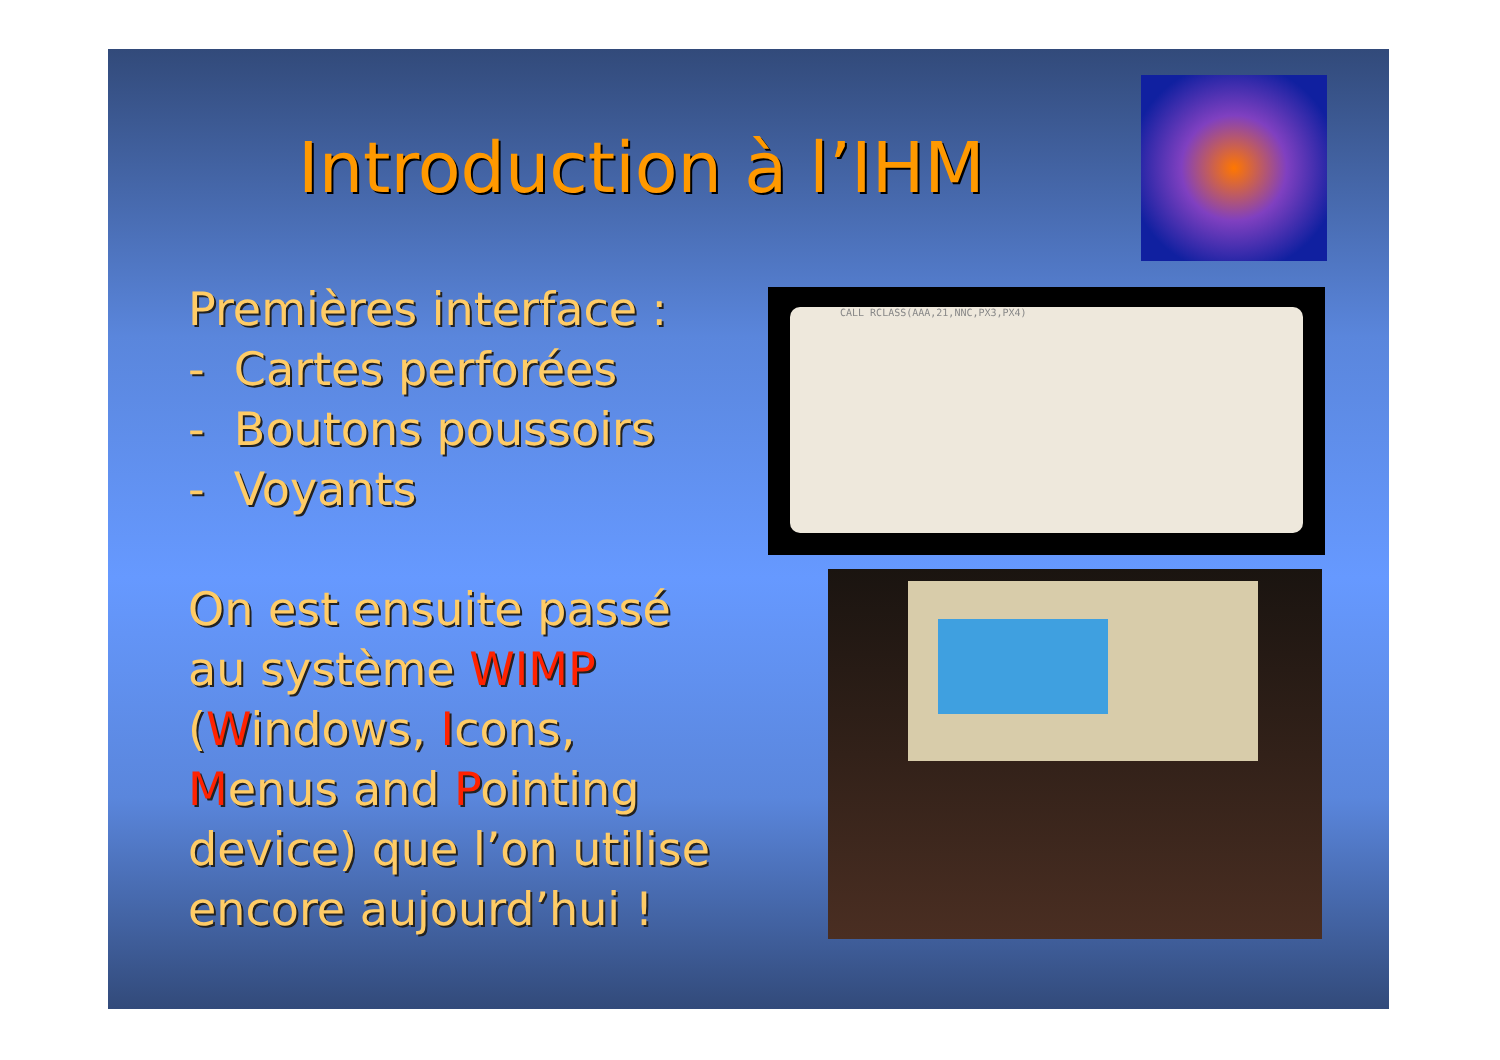Introduction à l’IHM
Premières interface :
- Cartes perforées
- Boutons poussoirs
- Voyants
On est ensuite passé
au système WIMP
(Windows, Icons,
Menus and Pointing
device) que l’on utilise
encore aujourd’hui !
CALL RCLASS(AAA,21,NNC,PX3,PX4)